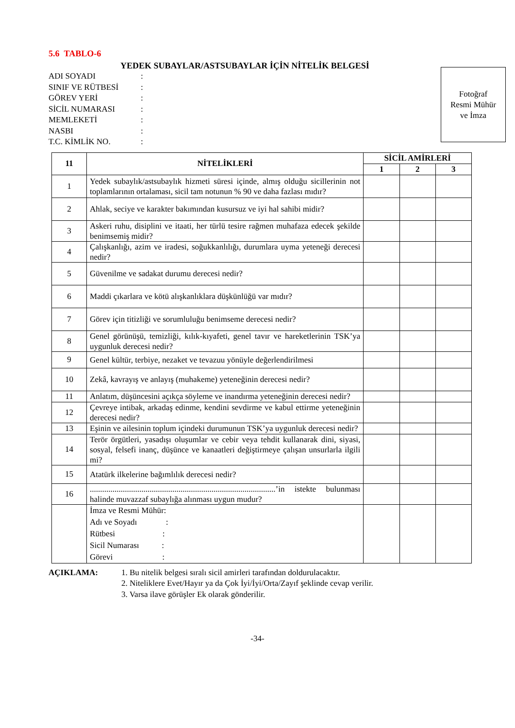5.6 TABLO-6
YEDEK SUBAYLAR/ASTSUBAYLAR İÇİN NİTELİK BELGESİ
ADI SOYADI:
SINIF VE RÜTBESİ:
GÖREV YERİ:
SİCİL NUMARASI:
MEMLEKETİ:
NASBI:
T.C. KİMLİK NO.:
Fotoğraf
Resmi Mühür
ve İmza
| 11 | NİTELİKLERİ | SİCİL AMİRLERİ | | |
| --- | --- | --- | --- | --- |
| | | 1 | 2 | 3 |
| 1 | Yedek subaylık/astsubaylık hizmeti süresi içinde, almış olduğu sicillerinin not toplamlarının ortalaması, sicil tam notunun % 90 ve daha fazlası mıdır? | | | |
| 2 | Ahlak, seciye ve karakter bakımından kusursuz ve iyi hal sahibi midir? | | | |
| 3 | Askeri ruhu, disiplini ve itaati, her türlü tesire rağmen muhafaza edecek şekilde benimsemiş midir? | | | |
| 4 | Çalışkanlığı, azim ve iradesi, soğukkanlılığı, durumlara uyma yeteneği derecesi nedir? | | | |
| 5 | Güvenilme ve sadakat durumu derecesi nedir? | | | |
| 6 | Maddi çıkarlara ve kötü alışkanlıklara düşkünlüğü var mıdır? | | | |
| 7 | Görev için titizliği ve sorumluluğu benimseme derecesi nedir? | | | |
| 8 | Genel görünüşü, temizliği, kılık-kıyafeti, genel tavır ve hareketlerinin TSK’ya uygunluk derecesi nedir? | | | |
| 9 | Genel kültür, terbiye, nezaket ve tevazuu yönüyle değerlendirilmesi | | | |
| 10 | Zekâ, kavrayış ve anlayış (muhakeme) yeteneğinin derecesi nedir? | | | |
| 11 | Anlatım, düşüncesini açıkça söyleme ve inandırma yeteneğinin derecesi nedir? | | | |
| 12 | Çevreye intibak, arkadaş edinme, kendini sevdirme ve kabul ettirme yeteneğinin derecesi nedir? | | | |
| 13 | Eşinin ve ailesinin toplum içindeki durumunun TSK’ya uygunluk derecesi nedir? | | | |
| 14 | Terör örgütleri, yasadışı oluşumlar ve cebir veya tehdit kullanarak dini, siyasi, sosyal, felsefi inanç, düşünce ve kanaatleri değiştirmeye çalışan unsurlarla ilgili mi? | | | |
| 15 | Atatürk ilkelerine bağımlılık derecesi nedir? | | | |
| 16 | ..........................................................................................’in istekte bulunması halinde muvazzaf subaylığa alınması uygun mudur? | | | |
| | İmza ve Resmi Mühür: Adı ve Soyadı : Rütbesi : Sicil Numarası : Görevi : | | | |
AÇIKLAMA: 1. Bu nitelik belgesi sıralı sicil amirleri tarafından doldurulacaktır.
2. Niteliklere Evet/Hayır ya da Çok İyi/İyi/Orta/Zayıf şeklinde cevap verilir.
3. Varsa ilave görüşler Ek olarak gönderilir.
-34-